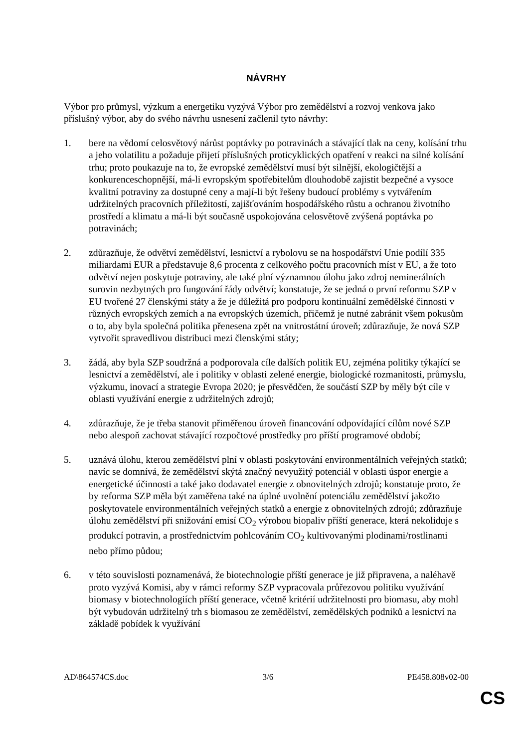NÁVRHY
Výbor pro průmysl, výzkum a energetiku vyzývá Výbor pro zemědělství a rozvoj venkova jako příslušný výbor, aby do svého návrhu usnesení začlenil tyto návrhy:
1. bere na vědomí celosvětový nárůst poptávky po potravinách a stávající tlak na ceny, kolísání trhu a jeho volatilitu a požaduje přijetí příslušných proticyklických opatření v reakci na silné kolísání trhu; proto poukazuje na to, že evropské zemědělství musí být silnější, ekologičtější a konkurenceschopnější, má-li evropským spotřebitelům dlouhodobě zajistit bezpečné a vysoce kvalitní potraviny za dostupné ceny a mají-li být řešeny budoucí problémy s vytvářením udržitelných pracovních příležitostí, zajišťováním hospodářského růstu a ochranou životního prostředí a klimatu a má-li být současně uspokojována celosvětově zvýšená poptávka po potravinách;
2. zdůrazňuje, že odvětví zemědělství, lesnictví a rybolovu se na hospodářství Unie podílí 335 miliardami EUR a představuje 8,6 procenta z celkového počtu pracovních míst v EU, a že toto odvětví nejen poskytuje potraviny, ale také plní významnou úlohu jako zdroj neminerálních surovin nezbytných pro fungování řády odvětví; konstatuje, že se jedná o první reformu SZP v EU tvořené 27 členskými státy a že je důležitá pro podporu kontinuální zemědělské činnosti v různých evropských zemích a na evropských územích, přičemž je nutné zabránit všem pokusům o to, aby byla společná politika přenesena zpět na vnitrostátní úroveň; zdůrazňuje, že nová SZP vytvořit spravedlivou distribuci mezi členskými státy;
3. žádá, aby byla SZP soudržná a podporovala cíle dalších politik EU, zejména politiky týkající se lesnictví a zemědělství, ale i politiky v oblasti zelené energie, biologické rozmanitosti, průmyslu, výzkumu, inovací a strategie Evropa 2020; je přesvědčen, že součástí SZP by měly být cíle v oblasti využívání energie z udržitelných zdrojů;
4. zdůrazňuje, že je třeba stanovit přiměřenou úroveň financování odpovídající cílům nové SZP nebo alespoň zachovat stávající rozpočtové prostředky pro příští programové období;
5. uznává úlohu, kterou zemědělství plní v oblasti poskytování environmentálních veřejných statků; navíc se domnívá, že zemědělství skýtá značný nevyužitý potenciál v oblasti úspor energie a energetické účinnosti a také jako dodavatel energie z obnovitelných zdrojů; konstatuje proto, že by reforma SZP měla být zaměřena také na úplné uvolnění potenciálu zemědělství jakožto poskytovatele environmentálních veřejných statků a energie z obnovitelných zdrojů; zdůrazňuje úlohu zemědělství při snižování emisí CO<sub>2</sub> výrobou biopaliv příští generace, která nekoliduje s produkcí potravin, a prostřednictvím pohlcováním CO<sub>2</sub> kultivovanými plodinami/rostlinami nebo přímo půdou;
6. v této souvislosti poznamenává, že biotechnologie příští generace je již připravena, a naléhavě proto vyzývá Komisi, aby v rámci reformy SZP vypracovala průřezovou politiku využívání biomasy v biotechnologiích příští generace, včetně kritérií udržitelnosti pro biomasu, aby mohl být vybudován udržitelný trh s biomasou ze zemědělství, zemědělských podniků a lesnictví na základě pobídek k využívání
AD\864574CS.doc 3/6 PE458.808v02-00
CS